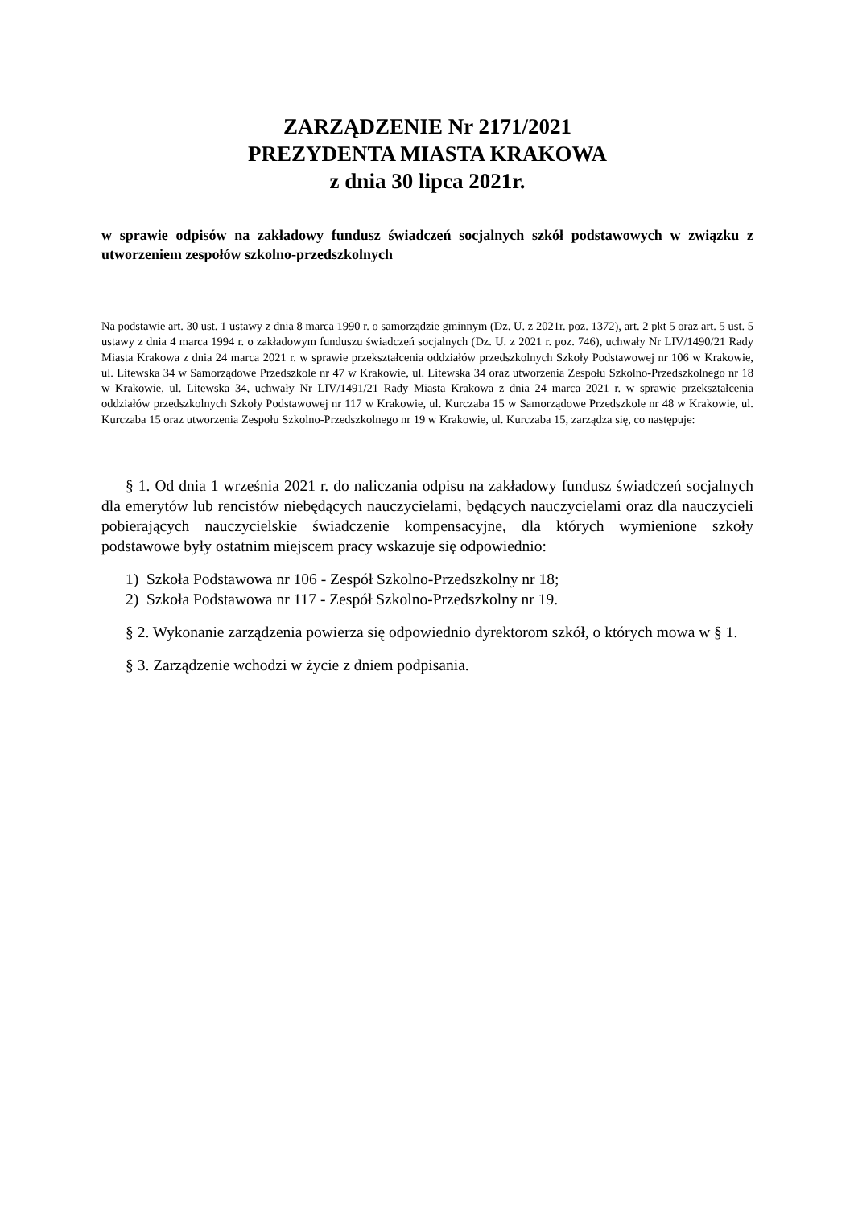ZARZĄDZENIE Nr 2171/2021
PREZYDENTA MIASTA KRAKOWA
z dnia 30 lipca 2021r.
w sprawie odpisów na zakładowy fundusz świadczeń socjalnych szkół podstawowych w związku z utworzeniem zespołów szkolno-przedszkolnych
Na podstawie art. 30 ust. 1 ustawy z dnia 8 marca 1990 r. o samorządzie gminnym (Dz. U. z 2021r. poz. 1372), art. 2 pkt 5 oraz art. 5 ust. 5 ustawy z dnia 4 marca 1994 r. o zakładowym funduszu świadczeń socjalnych (Dz. U. z 2021 r. poz. 746), uchwały Nr LIV/1490/21 Rady Miasta Krakowa z dnia 24 marca 2021 r. w sprawie przekształcenia oddziałów przedszkolnych Szkoły Podstawowej nr 106 w Krakowie, ul. Litewska 34 w Samorządowe Przedszkole nr 47 w Krakowie, ul. Litewska 34 oraz utworzenia Zespołu Szkolno-Przedszkolnego nr 18 w Krakowie, ul. Litewska 34, uchwały Nr LIV/1491/21 Rady Miasta Krakowa z dnia 24 marca 2021 r. w sprawie przekształcenia oddziałów przedszkolnych Szkoły Podstawowej nr 117 w Krakowie, ul. Kurczaba 15 w Samorządowe Przedszkole nr 48 w Krakowie, ul. Kurczaba 15 oraz utworzenia Zespołu Szkolno-Przedszkolnego nr 19 w Krakowie, ul. Kurczaba 15, zarządza się, co następuje:
§ 1. Od dnia 1 września 2021 r. do naliczania odpisu na zakładowy fundusz świadczeń socjalnych dla emerytów lub rencistów niebędących nauczycielami, będących nauczycielami oraz dla nauczycieli pobierających nauczycielskie świadczenie kompensacyjne, dla których wymienione szkoły podstawowe były ostatnim miejscem pracy wskazuje się odpowiednio:
1) Szkoła Podstawowa nr 106 - Zespół Szkolno-Przedszkolny nr 18;
2) Szkoła Podstawowa nr 117 - Zespół Szkolno-Przedszkolny nr 19.
§ 2. Wykonanie zarządzenia powierza się odpowiednio dyrektorom szkół, o których mowa w § 1.
§ 3. Zarządzenie wchodzi w życie z dniem podpisania.